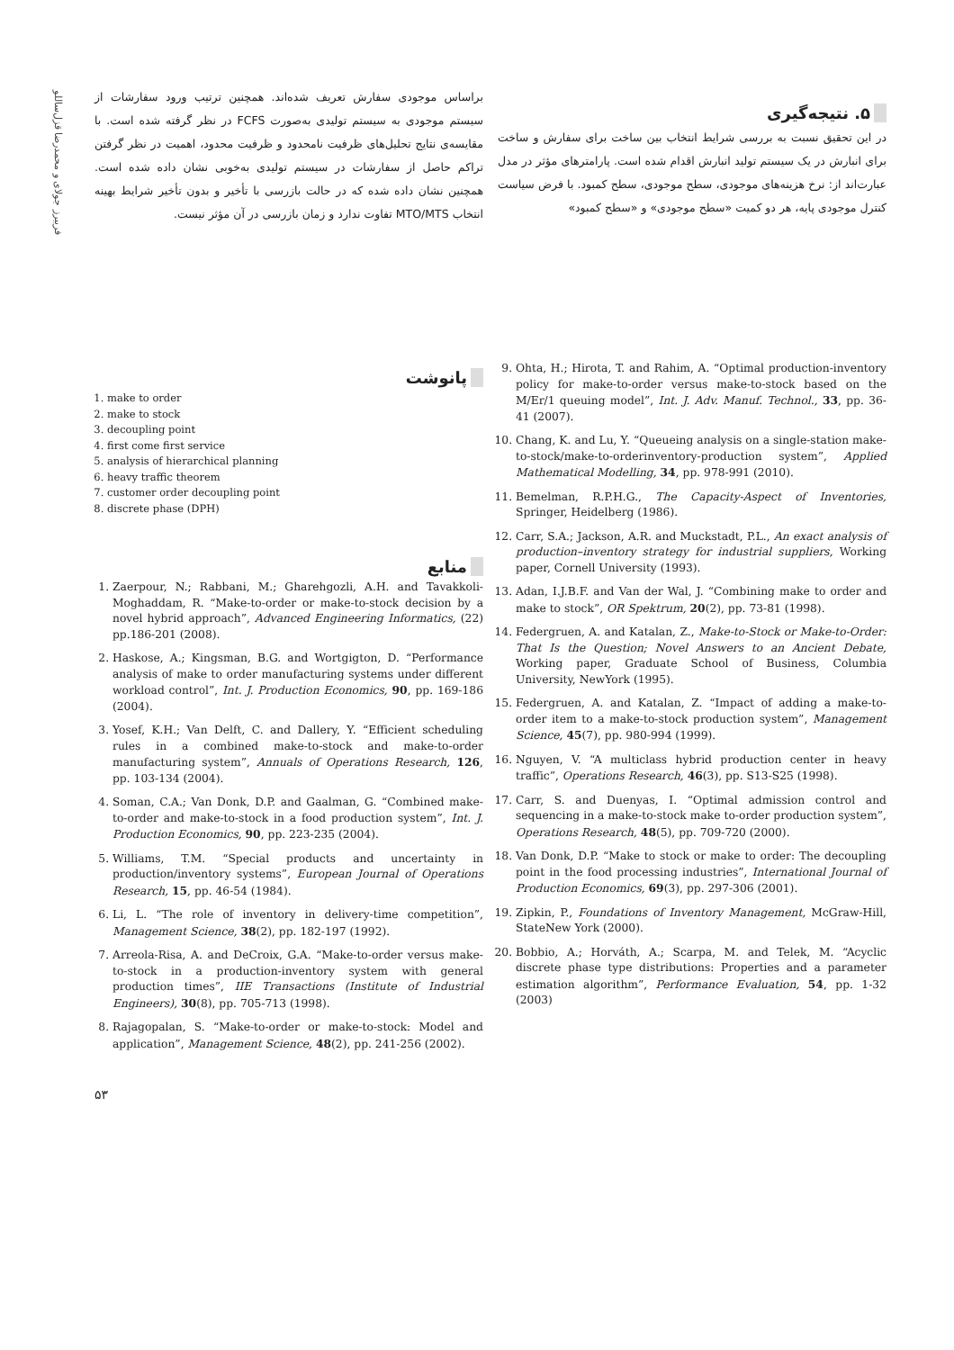فریبرز جولای و محمدرضا قزل‌ساللو
۵. نتیجه‌گیری
در این تحقیق نسبت به بررسی شرایط انتخاب بین ساخت برای سفارش و ساخت برای انبارش در یک سیستم تولید انبارش اقدام شده است. پارامترهای مؤثر در مدل عبارت‌اند از: نرخ هزینه‌های موجودی، سطح موجودی، سطح کمبود. با فرض سیاست کنترل موجودی پایه، هر دو کمیت «سطح موجودی» و «سطح کمبود»
براساس موجودی سفارش تعریف شده‌اند. همچنین ترتیب ورود سفارشات از سیستم موجودی به سیستم تولیدی به‌صورت FCFS در نظر گرفته شده است. با مقایسه‌ی نتایج تحلیل‌های ظرفیت نامحدود و ظرفیت محدود، اهمیت در نظر گرفتن تراکم حاصل از سفارشات در سیستم تولیدی به‌خوبی نشان داده شده است. همچنین نشان داده شده که در حالت بازرسی با تأخیر و بدون تأخیر شرایط بهینه انتخاب MTO/MTS تفاوت ندارد و زمان بازرسی در آن مؤثر نیست.
9. Ohta, H.; Hirota, T. and Rahim, A. “Optimal production-inventory policy for make-to-order versus make-to-stock based on the M/Er/1 queuing model”, Int. J. Adv. Manuf. Technol., 33, pp. 36-41 (2007).
10. Chang, K. and Lu, Y. “Queueing analysis on a single-station make-to-stock/make-to-orderinventory-production system”, Applied Mathematical Modelling, 34, pp. 978-991 (2010).
11. Bemelman, R.P.H.G., The Capacity-Aspect of Inventories, Springer, Heidelberg (1986).
12. Carr, S.A.; Jackson, A.R. and Muckstadt, P.L., An exact analysis of production–inventory strategy for industrial suppliers, Working paper, Cornell University (1993).
13. Adan, I.J.B.F. and Van der Wal, J. “Combining make to order and make to stock”, OR Spektrum, 20(2), pp. 73-81 (1998).
14. Federgruen, A. and Katalan, Z., Make-to-Stock or Make-to-Order: That Is the Question; Novel Answers to an Ancient Debate, Working paper, Graduate School of Business, Columbia University, NewYork (1995).
15. Federgruen, A. and Katalan, Z. “Impact of adding a make-to-order item to a make-to-stock production system”, Management Science, 45(7), pp. 980-994 (1999).
16. Nguyen, V. “A multiclass hybrid production center in heavy traffic”, Operations Research, 46(3), pp. S13-S25 (1998).
17. Carr, S. and Duenyas, I. “Optimal admission control and sequencing in a make-to-stock make to-order production system”, Operations Research, 48(5), pp. 709-720 (2000).
18. Van Donk, D.P. “Make to stock or make to order: The decoupling point in the food processing industries”, International Journal of Production Economics, 69(3), pp. 297-306 (2001).
19. Zipkin, P., Foundations of Inventory Management, McGraw-Hill, StateNew York (2000).
20. Bobbio, A.; Horváth, A.; Scarpa, M. and Telek, M. “Acyclic discrete phase type distributions: Properties and a parameter estimation algorithm”, Performance Evaluation, 54, pp. 1-32 (2003)
پانوشت
1. make to order
2. make to stock
3. decoupling point
4. first come first service
5. analysis of hierarchical planning
6. heavy traffic theorem
7. customer order decoupling point
8. discrete phase (DPH)
منابع
1. Zaerpour, N.; Rabbani, M.; Gharehgozli, A.H. and Tavakkoli-Moghaddam, R. “Make-to-order or make-to-stock decision by a novel hybrid approach”, Advanced Engineering Informatics, (22) pp.186-201 (2008).
2. Haskose, A.; Kingsman, B.G. and Wortgigton, D. “Performance analysis of make to order manufacturing systems under different workload control”, Int. J. Production Economics, 90, pp. 169-186 (2004).
3. Yosef, K.H.; Van Delft, C. and Dallery, Y. “Efficient scheduling rules in a combined make-to-stock and make-to-order manufacturing system”, Annuals of Operations Research, 126, pp. 103-134 (2004).
4. Soman, C.A.; Van Donk, D.P. and Gaalman, G. “Combined make-to-order and make-to-stock in a food production system”, Int. J. Production Economics, 90, pp. 223-235 (2004).
5. Williams, T.M. “Special products and uncertainty in production/inventory systems”, European Journal of Operations Research, 15, pp. 46-54 (1984).
6. Li, L. “The role of inventory in delivery-time competition”, Management Science, 38(2), pp. 182-197 (1992).
7. Arreola-Risa, A. and DeCroix, G.A. “Make-to-order versus make-to-stock in a production-inventory system with general production times”, IIE Transactions (Institute of Industrial Engineers), 30(8), pp. 705-713 (1998).
8. Rajagopalan, S. “Make-to-order or make-to-stock: Model and application”, Management Science, 48(2), pp. 241-256 (2002).
۵۳